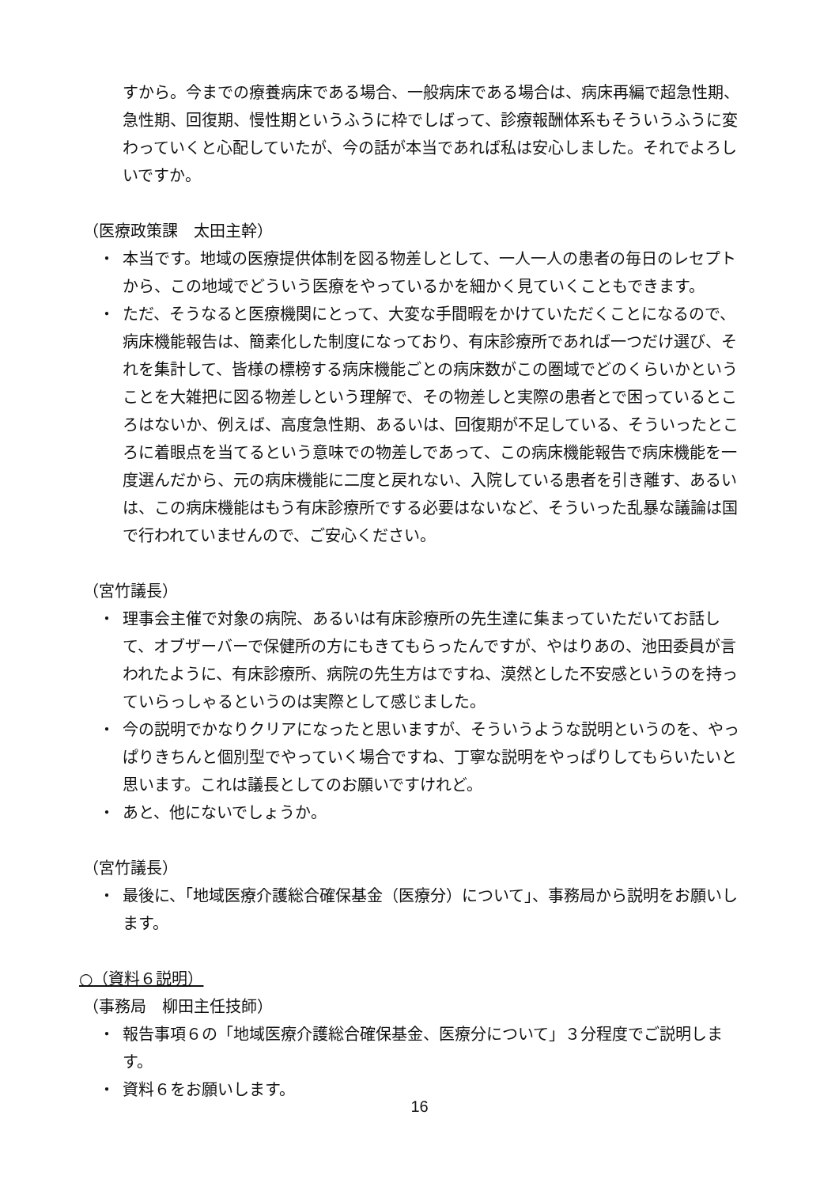すから。今までの療養病床である場合、一般病床である場合は、病床再編で超急性期、急性期、回復期、慢性期というふうに枠でしばって、診療報酬体系もそういうふうに変わっていくと心配していたが、今の話が本当であれば私は安心しました。それでよろしいですか。
（医療政策課　太田主幹）
・ 本当です。地域の医療提供体制を図る物差しとして、一人一人の患者の毎日のレセプトから、この地域でどういう医療をやっているかを細かく見ていくこともできます。
・ ただ、そうなると医療機関にとって、大変な手間暇をかけていただくことになるので、病床機能報告は、簡素化した制度になっており、有床診療所であれば一つだけ選び、それを集計して、皆様の標榜する病床機能ごとの病床数がこの圏域でどのくらいかということを大雑把に図る物差しという理解で、その物差しと実際の患者とで困っているところはないか、例えば、高度急性期、あるいは、回復期が不足している、そういったところに着眼点を当てるという意味での物差しであって、この病床機能報告で病床機能を一度選んだから、元の病床機能に二度と戻れない、入院している患者を引き離す、あるいは、この病床機能はもう有床診療所でする必要はないなど、そういった乱暴な議論は国で行われていませんので、ご安心ください。
（宮竹議長）
・ 理事会主催で対象の病院、あるいは有床診療所の先生達に集まっていただいてお話して、オブザーバーで保健所の方にもきてもらったんですが、やはりあの、池田委員が言われたように、有床診療所、病院の先生方はですね、漠然とした不安感というのを持っていらっしゃるというのは実際として感じました。
・ 今の説明でかなりクリアになったと思いますが、そういうような説明というのを、やっぱりきちんと個別型でやっていく場合ですね、丁寧な説明をやっぱりしてもらいたいと思います。これは議長としてのお願いですけれど。
・ あと、他にないでしょうか。
（宮竹議長）
・ 最後に、「地域医療介護総合確保基金（医療分）について」、事務局から説明をお願いします。
○（資料６説明）
（事務局　柳田主任技師）
・ 報告事項６の「地域医療介護総合確保基金、医療分について」３分程度でご説明します。
・ 資料６をお願いします。
16